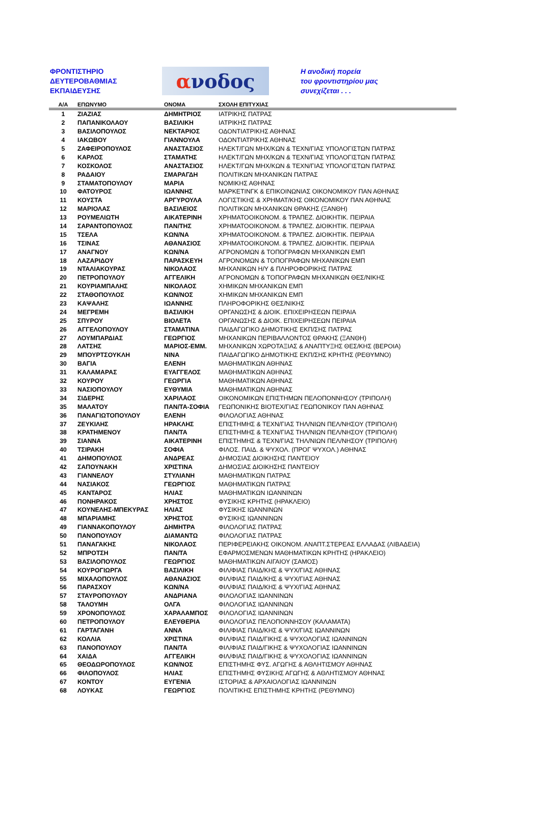ΦΡΟΝΤΙΣΤΗΡΙΟ
ΔΕΥΤΕΡΟΒΑΘΜΙΑΣ
ΕΚΠΑΙΔΕΥΣΗΣ
α νοδος
Η ανοδική πορεία
του φροντιστηρίου μας
συνεχίζεται . . .
| Α/Α | ΕΠΩΝΥΜΟ | ΟΝΟΜΑ | ΣΧΟΛΗ ΕΠΙΤΥΧΙΑΣ |
| --- | --- | --- | --- |
| 1 | ΖΙΑΖΙΑΣ | ΔΗΜΗΤΡΙΟΣ | ΙΑΤΡΙΚΗΣ ΠΑΤΡΑΣ |
| 2 | ΠΑΠΑΝΙΚΟΛΑΟΥ | ΒΑΣΙΛΙΚΗ | ΙΑΤΡΙΚΗΣ ΠΑΤΡΑΣ |
| 3 | ΒΑΣΙΛΟΠΟΥΛΟΣ | ΝΕΚΤΑΡΙΟΣ | ΟΔΟΝΤΙΑΤΡΙΚΗΣ ΑΘΗΝΑΣ |
| 4 | ΙΑΚΩΒΟΥ | ΓΙΑΝΝΟΥΛΑ | ΟΔΟΝΤΙΑΤΡΙΚΗΣ ΑΘΗΝΑΣ |
| 5 | ΖΑΦΕΙΡΟΠΟΥΛΟΣ | ΑΝΑΣΤΑΣΙΟΣ | ΗΛΕΚΤ/ΓΩΝ ΜΗΧ/ΚΩΝ & ΤΕΧΝ/ΓΙΑΣ ΥΠΟΛΟΓΙΣΤΩΝ ΠΑΤΡΑΣ |
| 6 | ΚΑΡΛΟΣ | ΣΤΑΜΑΤΗΣ | ΗΛΕΚΤ/ΓΩΝ ΜΗΧ/ΚΩΝ & ΤΕΧΝ/ΓΙΑΣ ΥΠΟΛΟΓΙΣΤΩΝ ΠΑΤΡΑΣ |
| 7 | ΚΟΣΚΟΛΟΣ | ΑΝΑΣΤΑΣΙΟΣ | ΗΛΕΚΤ/ΓΩΝ ΜΗΧ/ΚΩΝ & ΤΕΧΝ/ΓΙΑΣ ΥΠΟΛΟΓΙΣΤΩΝ ΠΑΤΡΑΣ |
| 8 | ΡΑΔΑΙΟΥ | ΣΜΑΡΑΓΔΗ | ΠΟΛΙΤΙΚΩΝ ΜΗΧΑΝΙΚΩΝ ΠΑΤΡΑΣ |
| 9 | ΣΤΑΜΑΤΟΠΟΥΛΟΥ | ΜΑΡΙΑ | ΝΟΜΙΚΗΣ ΑΘΗΝΑΣ |
| 10 | ΦΑΤΟΥΡΟΣ | ΙΩΑΝΝΗΣ | ΜΑΡΚΕΤΙΝΓΚ & ΕΠΙΚΟΙΝΩΝΙΑΣ ΟΙΚΟΝΟΜΙΚΟΥ ΠΑΝ ΑΘΗΝΑΣ |
| 11 | ΚΟΥΣΤΑ | ΑΡΓΥΡΟΥΛΑ | ΛΟΓΙΣΤΙΚΗΣ & ΧΡΗΜΑΤ/ΚΗΣ ΟΙΚΟΝΟΜΙΚΟΥ ΠΑΝ ΑΘΗΝΑΣ |
| 12 | ΜΑΡΙΟΛΑΣ | ΒΑΣΙΛΕΙΟΣ | ΠΟΛΙΤΙΚΩΝ ΜΗΧΑΝΙΚΩΝ ΘΡΑΚΗΣ (ΞΑΝΘΗ) |
| 13 | ΡΟΥΜΕΛΙΩΤΗ | ΑΙΚΑΤΕΡΙΝΗ | ΧΡΗΜΑΤΟΟΙΚΟΝΟΜ. & ΤΡΑΠΕΖ. ΔΙΟΙΚΗΤΙΚ. ΠΕΙΡΑΙΑ |
| 14 | ΣΑΡΑΝΤΟΠΟΥΛΟΣ | ΠΑΝ/ΤΗΣ | ΧΡΗΜΑΤΟΟΙΚΟΝΟΜ. & ΤΡΑΠΕΖ. ΔΙΟΙΚΗΤΙΚ. ΠΕΙΡΑΙΑ |
| 15 | ΤΣΕΛΑ | ΚΩΝ/ΝΑ | ΧΡΗΜΑΤΟΟΙΚΟΝΟΜ. & ΤΡΑΠΕΖ. ΔΙΟΙΚΗΤΙΚ. ΠΕΙΡΑΙΑ |
| 16 | ΤΣΙΝΑΣ | ΑΘΑΝΑΣΙΟΣ | ΧΡΗΜΑΤΟΟΙΚΟΝΟΜ. & ΤΡΑΠΕΖ. ΔΙΟΙΚΗΤΙΚ. ΠΕΙΡΑΙΑ |
| 17 | ΑΝΑΓΝΟΥ | ΚΩΝ/ΝΑ | ΑΓΡΟΝΟΜΩΝ & ΤΟΠΟΓΡΑΦΩΝ ΜΗΧΑΝΙΚΩΝ ΕΜΠ |
| 18 | ΛΑΖΑΡΙΔΟΥ | ΠΑΡΑΣΚΕΥΗ | ΑΓΡΟΝΟΜΩΝ & ΤΟΠΟΓΡΑΦΩΝ ΜΗΧΑΝΙΚΩΝ ΕΜΠ |
| 19 | ΝΤΑΛΙΑΚΟΥΡΑΣ | ΝΙΚΟΛΑΟΣ | ΜΗΧΑΝΙΚΩΝ Η/Υ & ΠΛΗΡΟΦΟΡΙΚΗΣ ΠΑΤΡΑΣ |
| 20 | ΠΕΤΡΟΠΟΥΛΟΥ | ΑΓΓΕΛΙΚΗ | ΑΓΡΟΝΟΜΩΝ & ΤΟΠΟΓΡΑΦΩΝ ΜΗΧΑΝΙΚΩΝ ΘΕΣ/ΝΙΚΗΣ |
| 21 | ΚΟΥΡΙΑΜΠΑΛΗΣ | ΝΙΚΟΛΑΟΣ | ΧΗΜΙΚΩΝ ΜΗΧΑΝΙΚΩΝ ΕΜΠ |
| 22 | ΣΤΑΘΟΠΟΥΛΟΣ | ΚΩΝ/ΝΟΣ | ΧΗΜΙΚΩΝ ΜΗΧΑΝΙΚΩΝ ΕΜΠ |
| 23 | ΚΑΨΑΛΗΣ | ΙΩΑΝΝΗΣ | ΠΛΗΡΟΦΟΡΙΚΗΣ ΘΕΣ/ΝΙΚΗΣ |
| 24 | ΜΕΓΡΕΜΗ | ΒΑΣΙΛΙΚΗ | ΟΡΓΑΝΩΣΗΣ & ΔΙΟΙΚ. ΕΠΙΧΕΙΡΗΣΕΩΝ ΠΕΙΡΑΙΑ |
| 25 | ΣΠΥΡΟΥ | ΒΙΟΛΕΤΑ | ΟΡΓΑΝΩΣΗΣ & ΔΙΟΙΚ. ΕΠΙΧΕΙΡΗΣΕΩΝ ΠΕΙΡΑΙΑ |
| 26 | ΑΓΓΕΛΟΠΟΥΛΟΥ | ΣΤΑΜΑΤΙΝΑ | ΠΑΙΔΑΓΩΓΙΚΟ ΔΗΜΟΤΙΚΗΣ ΕΚΠ/ΣΗΣ ΠΑΤΡΑΣ |
| 27 | ΛΟΥΜΠΑΡΔΙΑΣ | ΓΕΩΡΓΙΟΣ | ΜΗΧΑΝΙΚΩΝ ΠΕΡΙΒΑΛΛΟΝΤΟΣ ΘΡΑΚΗΣ (ΞΑΝΘΗ) |
| 28 | ΛΑΤΣΗΣ | ΜΑΡΙΟΣ-ΕΜΜ. | ΜΗΧΑΝΙΚΩΝ ΧΩΡΟΤΑΞΙΑΣ & ΑΝΑΠΤΥΞΗΣ ΘΕΣ/ΚΗΣ (ΒΕΡΟΙΑ) |
| 29 | ΜΠΟΥΡΤΣΟΥΚΛΗ | ΝΙΝΑ | ΠΑΙΔΑΓΩΓΙΚΟ ΔΗΜΟΤΙΚΗΣ ΕΚΠ/ΣΗΣ ΚΡΗΤΗΣ (ΡΕΘΥΜΝΟ) |
| 30 | ΒΑΓΙΑ | ΕΛΕΝΗ | ΜΑΘΗΜΑΤΙΚΩΝ ΑΘΗΝΑΣ |
| 31 | ΚΑΛΑΜΑΡΑΣ | ΕΥΑΓΓΕΛΟΣ | ΜΑΘΗΜΑΤΙΚΩΝ ΑΘΗΝΑΣ |
| 32 | ΚΟΥΡΟΥ | ΓΕΩΡΓΙΑ | ΜΑΘΗΜΑΤΙΚΩΝ ΑΘΗΝΑΣ |
| 33 | ΝΑΣΙΟΠΟΥΛΟΥ | ΕΥΘΥΜΙΑ | ΜΑΘΗΜΑΤΙΚΩΝ ΑΘΗΝΑΣ |
| 34 | ΣΙΔΕΡΗΣ | ΧΑΡΙΛΑΟΣ | ΟΙΚΟΝΟΜΙΚΩΝ ΕΠΙΣΤΗΜΩΝ ΠΕΛΟΠΟΝΝΗΣΟΥ (ΤΡΙΠΟΛΗ) |
| 35 | ΜΑΛΑΤΟΥ | ΠΑΝ/ΤΑ-ΣΟΦΙΑ | ΓΕΩΠΟΝΙΚΗΣ ΒΙΟΤΕΧ/ΓΙΑΣ ΓΕΩΠΟΝΙΚΟΥ ΠΑΝ ΑΘΗΝΑΣ |
| 36 | ΠΑΝΑΓΙΩΤΟΠΟΥΛΟΥ | ΕΛΕΝΗ | ΦΙΛΟΛΟΓΙΑΣ ΑΘΗΝΑΣ |
| 37 | ΖΕΥΚΙΛΗΣ | ΗΡΑΚΛΗΣ | ΕΠΙΣΤΗΜΗΣ & ΤΕΧΝ/ΓΙΑΣ ΤΗΛ/ΝΙΩΝ ΠΕΛ/ΝΗΣΟΥ (ΤΡΙΠΟΛΗ) |
| 38 | ΚΡΑΤΗΜΕΝΟΥ | ΠΑΝ/ΤΑ | ΕΠΙΣΤΗΜΗΣ & ΤΕΧΝ/ΓΙΑΣ ΤΗΛ/ΝΙΩΝ ΠΕΛ/ΝΗΣΟΥ (ΤΡΙΠΟΛΗ) |
| 39 | ΣΙΑΝΝΑ | ΑΙΚΑΤΕΡΙΝΗ | ΕΠΙΣΤΗΜΗΣ & ΤΕΧΝ/ΓΙΑΣ ΤΗΛ/ΝΙΩΝ ΠΕΛ/ΝΗΣΟΥ (ΤΡΙΠΟΛΗ) |
| 40 | ΤΣΙΡΑΚΗ | ΣΟΦΙΑ | ΦΙΛΟΣ. ΠΑΙΔ. & ΨΥΧΟΛ. (ΠΡΟΓ ΨΥΧΟΛ.) ΑΘΗΝΑΣ |
| 41 | ΔΗΜΟΠΟΥΛΟΣ | ΑΝΔΡΕΑΣ | ΔΗΜΟΣΙΑΣ ΔΙΟΙΚΗΣΗΣ ΠΑΝΤΕΙΟΥ |
| 42 | ΣΑΠΟΥΝΑΚΗ | ΧΡΙΣΤΙΝΑ | ΔΗΜΟΣΙΑΣ ΔΙΟΙΚΗΣΗΣ ΠΑΝΤΕΙΟΥ |
| 43 | ΓΙΑΝΝΕΛΟΥ | ΣΤΥΛΙΑΝΗ | ΜΑΘΗΜΑΤΙΚΩΝ ΠΑΤΡΑΣ |
| 44 | ΝΑΣΙΑΚΟΣ | ΓΕΩΡΓΙΟΣ | ΜΑΘΗΜΑΤΙΚΩΝ ΠΑΤΡΑΣ |
| 45 | ΚΑΝΤΑΡΟΣ | ΗΛΙΑΣ | ΜΑΘΗΜΑΤΙΚΩΝ ΙΩΑΝΝΙΝΩΝ |
| 46 | ΠΟΝΗΡΑΚΟΣ | ΧΡΗΣΤΟΣ | ΦΥΣΙΚΗΣ ΚΡΗΤΗΣ (ΗΡΑΚΛΕΙΟ) |
| 47 | ΚΟΥΝΕΛΗΣ-ΜΠΕΚΥΡΑΣ | ΗΛΙΑΣ | ΦΥΣΙΚΗΣ ΙΩΑΝΝΙΝΩΝ |
| 48 | ΜΠΑΡΙΑΜΗΣ | ΧΡΗΣΤΟΣ | ΦΥΣΙΚΗΣ ΙΩΑΝΝΙΝΩΝ |
| 49 | ΓΙΑΝΝΑΚΟΠΟΥΛΟΥ | ΔΗΜΗΤΡΑ | ΦΙΛΟΛΟΓΙΑΣ ΠΑΤΡΑΣ |
| 50 | ΠΑΝΟΠΟΥΛΟΥ | ΔΙΑΜΑΝΤΩ | ΦΙΛΟΛΟΓΙΑΣ ΠΑΤΡΑΣ |
| 51 | ΠΑΝΑΓΑΚΗΣ | ΝΙΚΟΛΑΟΣ | ΠΕΡΙΦΕΡΕΙΑΚΗΣ ΟΙΚΟΝΟΜ. ΑΝΑΠΤ.ΣΤΕΡΕΑΣ ΕΛΛΑΔΑΣ (ΛΙΒΑΔΕΙΑ) |
| 52 | ΜΠΡΟΤΣΗ | ΠΑΝ/ΤΑ | ΕΦΑΡΜΟΣΜΕΝΩΝ ΜΑΘΗΜΑΤΙΚΩΝ ΚΡΗΤΗΣ (ΗΡΑΚΛΕΙΟ) |
| 53 | ΒΑΣΙΛΟΠΟΥΛΟΣ | ΓΕΩΡΓΙΟΣ | ΜΑΘΗΜΑΤΙΚΩΝ ΑΙΓΑΙΟΥ (ΣΑΜΟΣ) |
| 54 | ΚΟΥΡΟΓΙΩΡΓΑ | ΒΑΣΙΛΙΚΗ | ΦΙΛ/ΦΙΑΣ ΠΑΙΔ/ΚΗΣ & ΨΥΧ/ΓΙΑΣ ΑΘΗΝΑΣ |
| 55 | ΜΙΧΑΛΟΠΟΥΛΟΣ | ΑΘΑΝΑΣΙΟΣ | ΦΙΛ/ΦΙΑΣ ΠΑΙΔ/ΚΗΣ & ΨΥΧ/ΓΙΑΣ ΑΘΗΝΑΣ |
| 56 | ΠΑΡΑΣΧΟΥ | ΚΩΝ/ΝΑ | ΦΙΛ/ΦΙΑΣ ΠΑΙΔ/ΚΗΣ & ΨΥΧ/ΓΙΑΣ ΑΘΗΝΑΣ |
| 57 | ΣΤΑΥΡΟΠΟΥΛΟΥ | ΑΝΔΡΙΑΝΑ | ΦΙΛΟΛΟΓΙΑΣ ΙΩΑΝΝΙΝΩΝ |
| 58 | ΤΑΛΟΥΜΗ | ΟΛΓΑ | ΦΙΛΟΛΟΓΙΑΣ ΙΩΑΝΝΙΝΩΝ |
| 59 | ΧΡΟΝΟΠΟΥΛΟΣ | ΧΑΡΑΛΑΜΠΟΣ | ΦΙΛΟΛΟΓΙΑΣ ΙΩΑΝΝΙΝΩΝ |
| 60 | ΠΕΤΡΟΠΟΥΛΟΥ | ΕΛΕΥΘΕΡΙΑ | ΦΙΛΟΛΟΓΙΑΣ ΠΕΛΟΠΟΝΝΗΣΟΥ (ΚΑΛΑΜΑΤΑ) |
| 61 | ΓΑΡΤΑΓΑΝΗ | ΑΝΝΑ | ΦΙΛ/ΦΙΑΣ ΠΑΙΔ/ΚΗΣ & ΨΥΧ/ΓΙΑΣ ΙΩΑΝΝΙΝΩΝ |
| 62 | ΚΟΛΛΙΑ | ΧΡΙΣΤΙΝΑ | ΦΙΛ/ΦΙΑΣ ΠΑΙΔ/ΓΙΚΗΣ & ΨΥΧΟΛΟΓΙΑΣ ΙΩΑΝΝΙΝΩΝ |
| 63 | ΠΑΝΟΠΟΥΛΟΥ | ΠΑΝ/ΤΑ | ΦΙΛ/ΦΙΑΣ ΠΑΙΔ/ΓΙΚΗΣ & ΨΥΧΟΛΟΓΙΑΣ ΙΩΑΝΝΙΝΩΝ |
| 64 | ΧΑΙΔΑ | ΑΓΓΕΛΙΚΗ | ΦΙΛ/ΦΙΑΣ ΠΑΙΔ/ΓΙΚΗΣ & ΨΥΧΟΛΟΓΙΑΣ ΙΩΑΝΝΙΝΩΝ |
| 65 | ΘΕΟΔΩΡΟΠΟΥΛΟΣ | ΚΩΝ/ΝΟΣ | ΕΠΙΣΤΗΜΗΣ ΦΥΣ. ΑΓΩΓΗΣ & ΑΘΛΗΤΙΣΜΟΥ ΑΘΗΝΑΣ |
| 66 | ΦΙΛΟΠΟΥΛΟΣ | ΗΛΙΑΣ | ΕΠΙΣΤΗΜΗΣ ΦΥΣΙΚΗΣ ΑΓΩΓΗΣ & ΑΘΛΗΤΙΣΜΟΥ ΑΘΗΝΑΣ |
| 67 | ΚΟΝΤΟΥ | ΕΥΓΕΝΙΑ | ΙΣΤΟΡΙΑΣ & ΑΡΧΑΙΟΛΟΓΙΑΣ ΙΩΑΝΝΙΝΩΝ |
| 68 | ΛΟΥΚΑΣ | ΓΕΩΡΓΙΟΣ | ΠΟΛΙΤΙΚΗΣ ΕΠΙΣΤΗΜΗΣ ΚΡΗΤΗΣ (ΡΕΘΥΜΝΟ) |